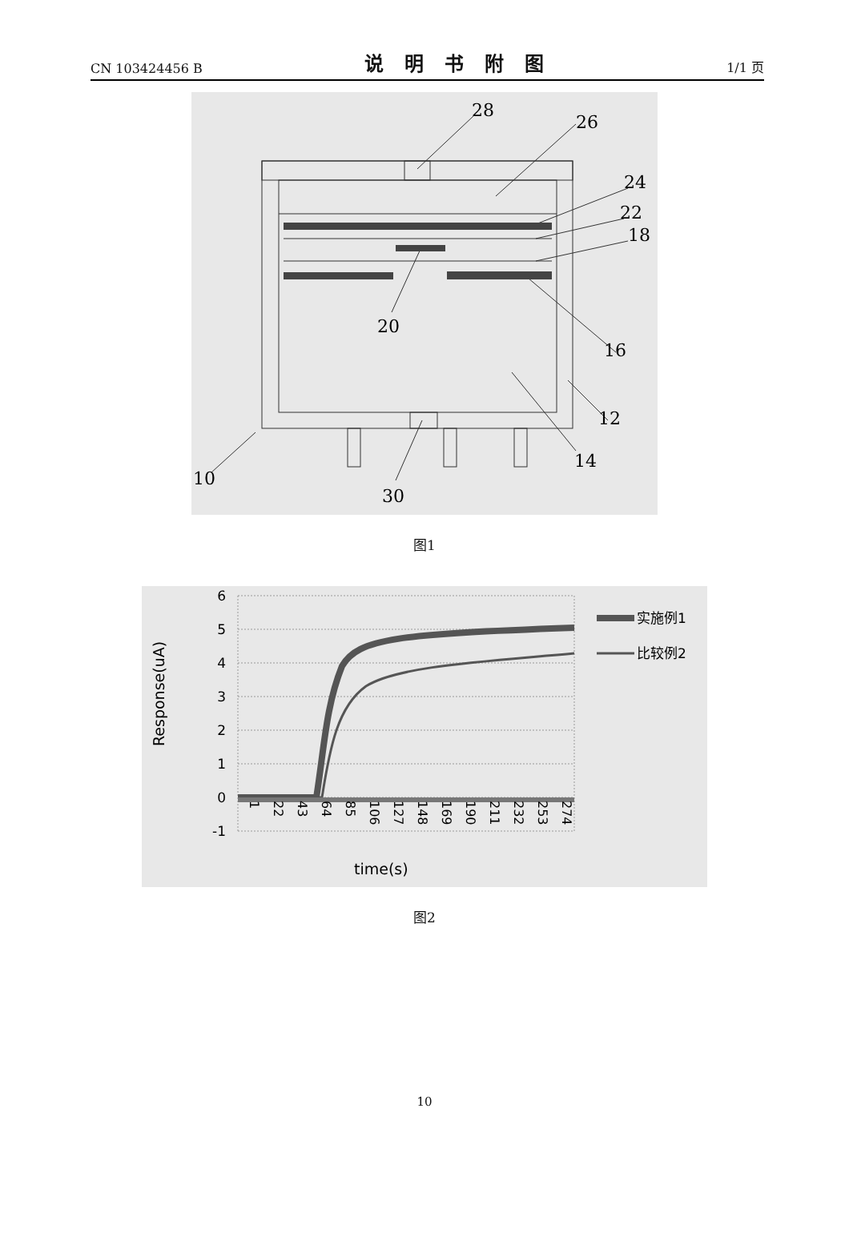CN 103424456 B 说明书附图 1/1 页
28
26
24
22
18
20
16
12
14
10
30
图1
6
5
4
3
2
1
0
-1
1
22
43
64
85
106
127
148
169
190
211
232
253
274
Response(uA)
time(s)
实施例1
比较例2
图2
10